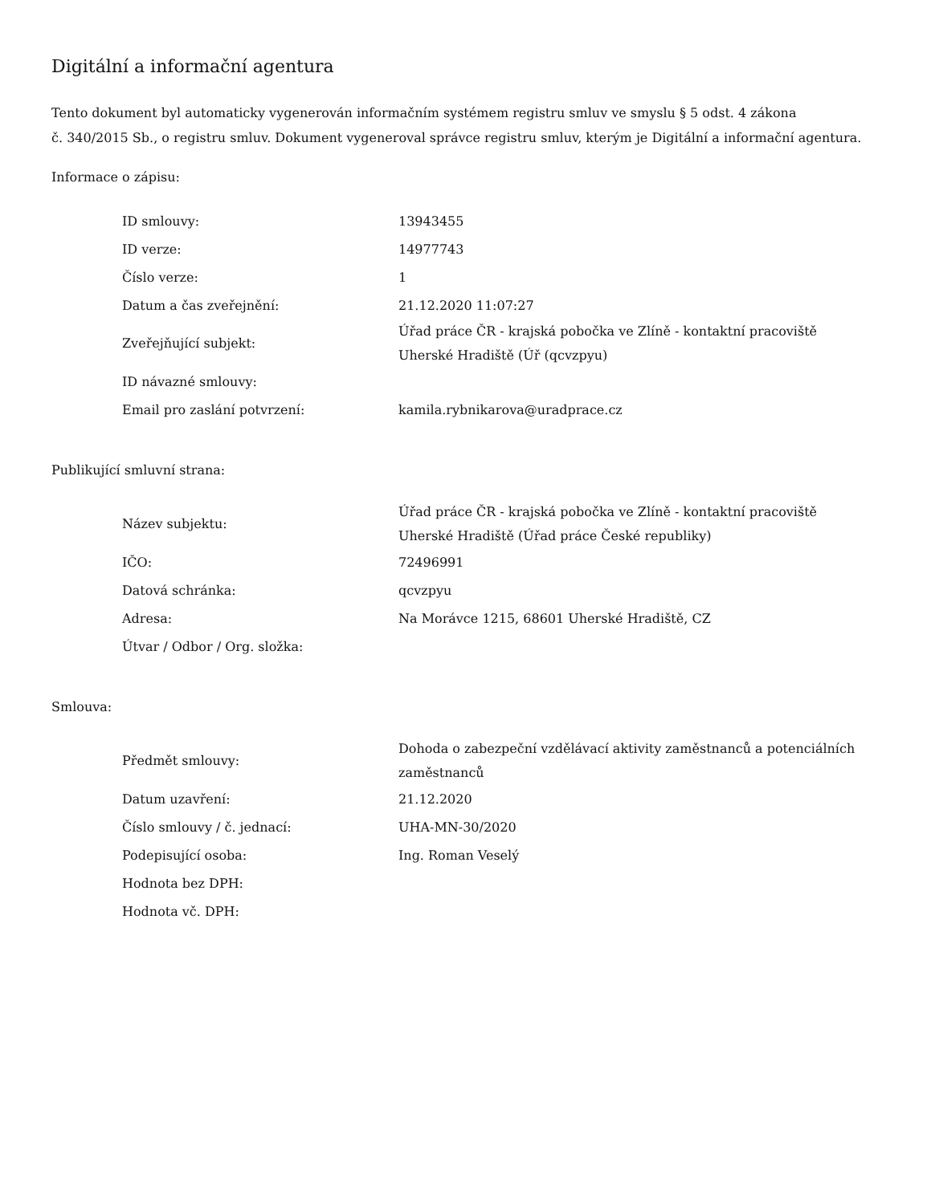Digitální a informační agentura
Tento dokument byl automaticky vygenerován informačním systémem registru smluv ve smyslu § 5 odst. 4 zákona
č. 340/2015 Sb., o registru smluv. Dokument vygeneroval správce registru smluv, kterým je Digitální a informační agentura.
Informace o zápisu:
| ID smlouvy: | 13943455 |
| ID verze: | 14977743 |
| Číslo verze: | 1 |
| Datum a čas zveřejnění: | 21.12.2020 11:07:27 |
| Zveřejňující subjekt: | Úřad práce ČR - krajská pobočka ve Zlíně - kontaktní pracoviště Uherské Hradiště (Úř (qcvzpyu) |
| ID návazné smlouvy: | |
| Email pro zaslání potvrzení: | kamila.rybnikarova@uradprace.cz |
Publikující smluvní strana:
| Název subjektu: | Úřad práce ČR - krajská pobočka ve Zlíně - kontaktní pracoviště Uherské Hradiště (Úřad práce České republiky) |
| IČO: | 72496991 |
| Datová schránka: | qcvzpyu |
| Adresa: | Na Morávce 1215, 68601 Uherské Hradiště, CZ |
| Útvar / Odbor / Org. složka: | |
Smlouva:
| Předmět smlouvy: | Dohoda o zabezpeční vzdělávací aktivity zaměstnanců a potenciálních zaměstnanců |
| Datum uzavření: | 21.12.2020 |
| Číslo smlouvy / č. jednací: | UHA-MN-30/2020 |
| Podepisující osoba: | Ing. Roman Veselý |
| Hodnota bez DPH: | |
| Hodnota vč. DPH: | |